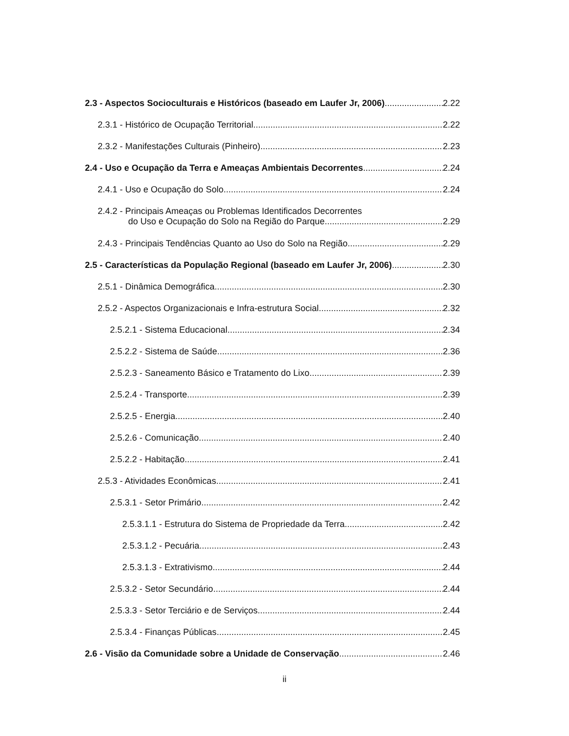2.3 - Aspectos Socioculturais e Históricos (baseado em Laufer Jr, 2006) 2.22
2.3.1 - Histórico de Ocupação Territorial 2.22
2.3.2 - Manifestações Culturais (Pinheiro) 2.23
2.4 - Uso e Ocupação da Terra e Ameaças Ambientais Decorrentes 2.24
2.4.1 - Uso e Ocupação do Solo 2.24
2.4.2 - Principais Ameaças ou Problemas Identificados Decorrentes
do Uso e Ocupação do Solo na Região do Parque 2.29
2.4.3 - Principais Tendências Quanto ao Uso do Solo na Região 2.29
2.5 - Características da População Regional (baseado em Laufer Jr, 2006) 2.30
2.5.1 - Dinâmica Demográfica 2.30
2.5.2 - Aspectos Organizacionais e Infra-estrutura Social 2.32
2.5.2.1 - Sistema Educacional 2.34
2.5.2.2 - Sistema de Saúde 2.36
2.5.2.3 - Saneamento Básico e Tratamento do Lixo 2.39
2.5.2.4 - Transporte 2.39
2.5.2.5 - Energia 2.40
2.5.2.6 - Comunicação 2.40
2.5.2.2 - Habitação 2.41
2.5.3 - Atividades Econômicas 2.41
2.5.3.1 - Setor Primário 2.42
2.5.3.1.1 - Estrutura do Sistema de Propriedade da Terra 2.42
2.5.3.1.2 - Pecuária 2.43
2.5.3.1.3 - Extrativismo 2.44
2.5.3.2 - Setor Secundário 2.44
2.5.3.3 - Setor Terciário e de Serviços 2.44
2.5.3.4 - Finanças Públicas 2.45
2.6 - Visão da Comunidade sobre a Unidade de Conservação 2.46
ii